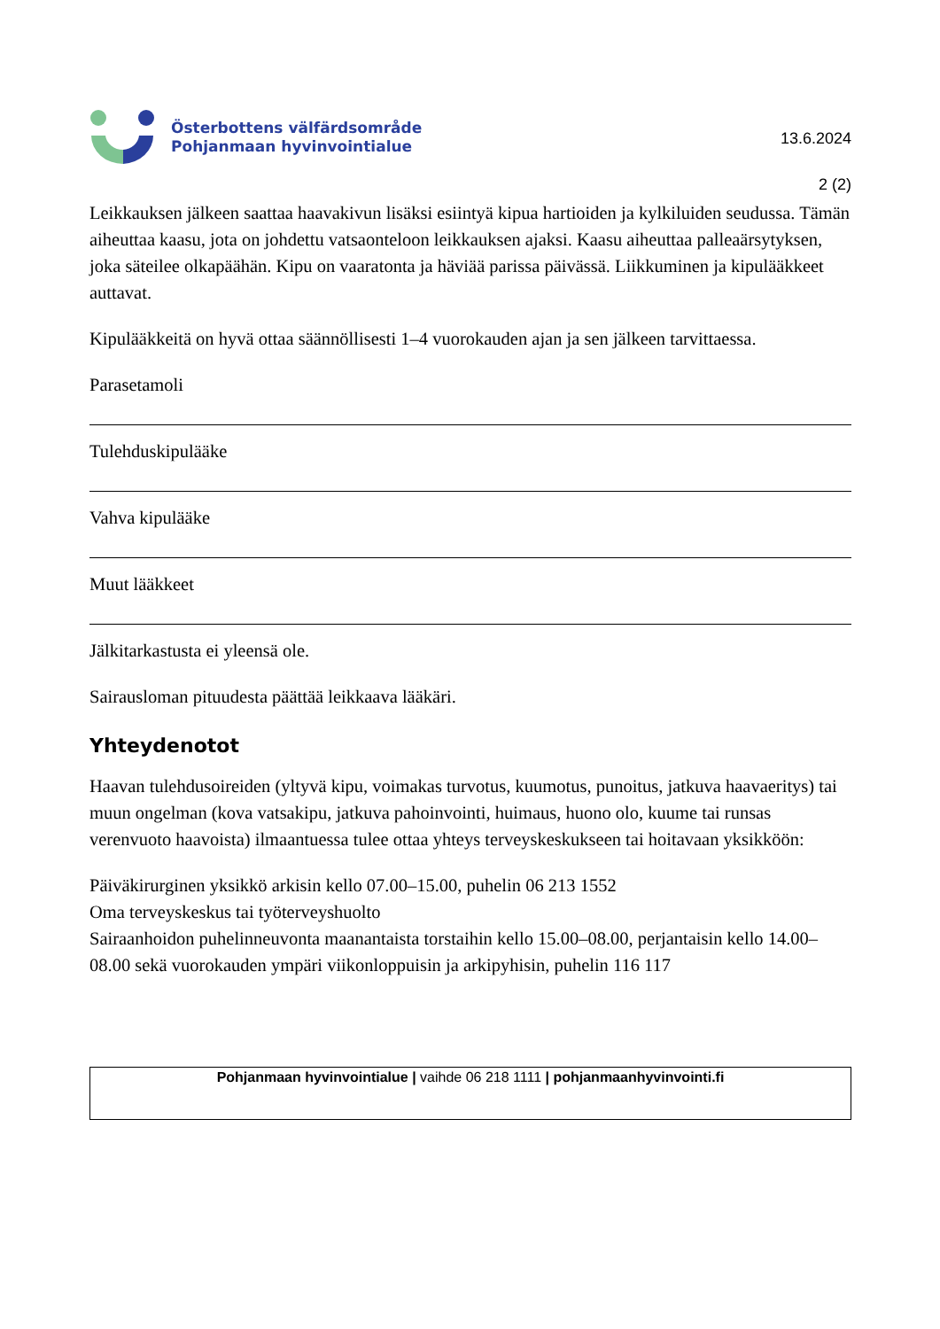Österbottens välfärdsområde
Pohjanmaan hyvinvointialue
13.6.2024
2 (2)
Leikkauksen jälkeen saattaa haavakivun lisäksi esiintyä kipua hartioiden ja kylkiluiden seudussa. Tämän aiheuttaa kaasu, jota on johdettu vatsaonteloon leikkauksen ajaksi. Kaasu aiheuttaa palleaärsytyksen, joka säteilee olkapäähän. Kipu on vaaratonta ja häviää parissa päivässä. Liikkuminen ja kipulääkkeet auttavat.
Kipulääkkeitä on hyvä ottaa säännöllisesti 1–4 vuorokauden ajan ja sen jälkeen tarvittaessa.
Parasetamoli
Tulehduskipulääke
Vahva kipulääke
Muut lääkkeet
Jälkitarkastusta ei yleensä ole.
Sairausloman pituudesta päättää leikkaava lääkäri.
Yhteydenotot
Haavan tulehdusoireiden (yltyvä kipu, voimakas turvotus, kuumotus, punoitus, jatkuva haavaeritys) tai muun ongelman (kova vatsakipu, jatkuva pahoinvointi, huimaus, huono olo, kuume tai runsas verenvuoto haavoista) ilmaantuessa tulee ottaa yhteys terveyskeskukseen tai hoitavaan yksikköön:
Päiväkirurginen yksikkö arkisin kello 07.00–15.00, puhelin 06 213 1552
Oma terveyskeskus tai työterveyshuolto
Sairaanhoidon puhelinneuvonta maanantaista torstaihin kello 15.00–08.00, perjantaisin kello 14.00–08.00 sekä vuorokauden ympäri viikonloppuisin ja arkipyhisin, puhelin 116 117
Pohjanmaan hyvinvointialue | vaihde 06 218 1111 | pohjanmaanhyvinvointi.fi